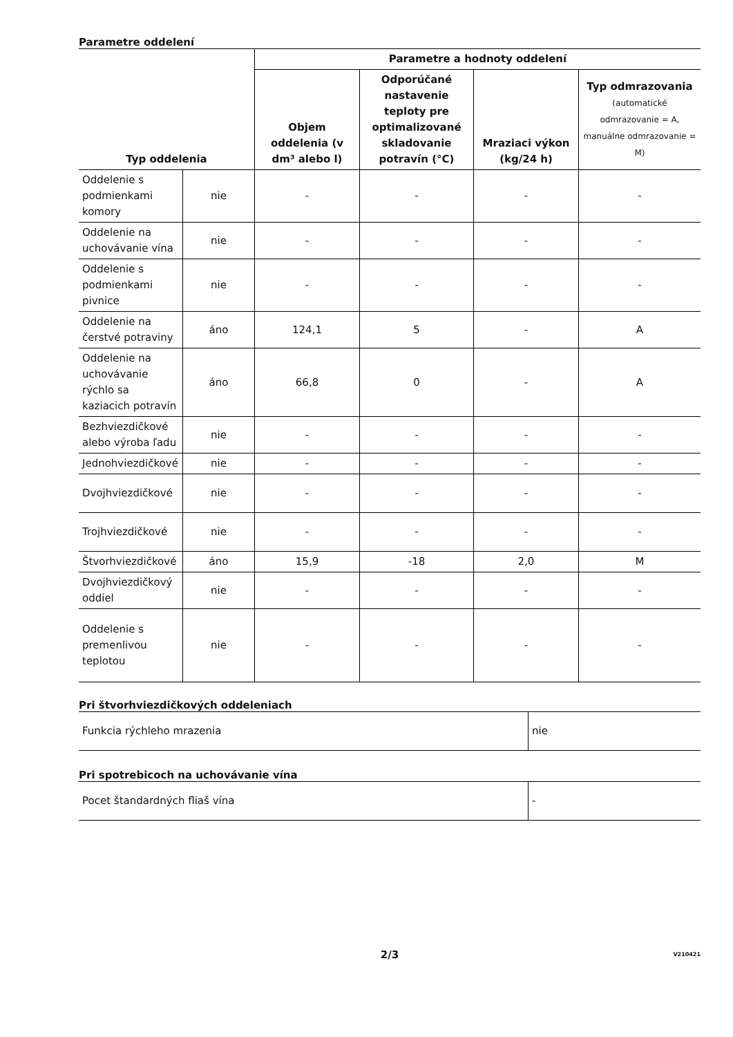Parametre oddelení
| Typ oddelenia | | Parametre a hodnoty oddelení | | | |
| --- | --- | --- | --- | --- | --- |
| | | Objem oddelenia (v dm³ alebo l) | Odporúčané nastavenie teploty pre optimalizované skladovanie potravín (°C) | Mraziaci výkon (kg/24 h) | Typ odmrazovania (automatické odmrazovanie = A, manuálne odmrazovanie = M) |
| Oddelenie s podmienkami komory | nie | - | - | - | - |
| Oddelenie na uchovávanie vína | nie | - | - | - | - |
| Oddelenie s podmienkami pivnice | nie | - | - | - | - |
| Oddelenie na čerstvé potraviny | áno | 124,1 | 5 | - | A |
| Oddelenie na uchovávanie rýchlo sa kaziacich potravín | áno | 66,8 | 0 | - | A |
| Bezhviezdičkové alebo výroba ľadu | nie | - | - | - | - |
| Jednohviezdičkové | nie | - | - | - | - |
| Dvojhviezdičkové | nie | - | - | - | - |
| Trojhviezdičkové | nie | - | - | - | - |
| Štvorhviezdičkové | áno | 15,9 | -18 | 2,0 | M |
| Dvojhviezdičkový oddiel | nie | - | - | - | - |
| Oddelenie s premenlivou teplotou | nie | - | - | - | - |
Pri štvorhviezdičkových oddeleniach
| Funkcia rýchleho mrazenia | nie |
Pri spotrebicoch na uchovávanie vína
| Pocet štandardných fliaš vína | - |
2/3 V210421